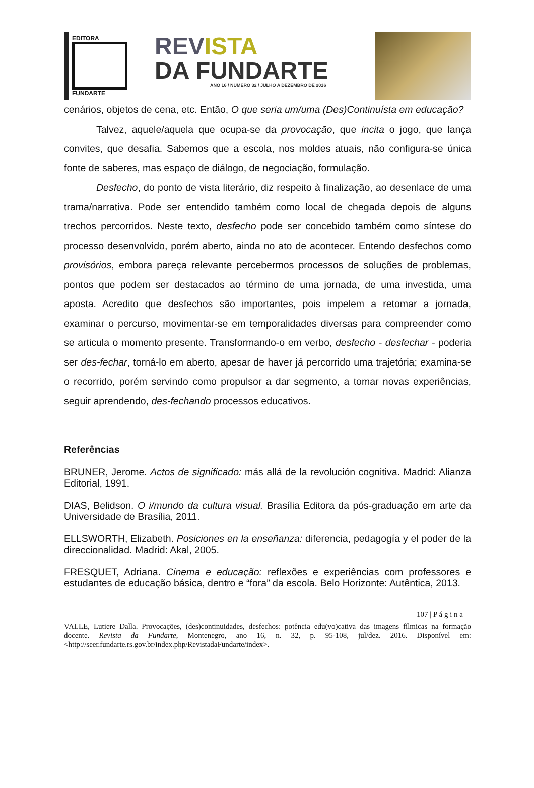EDITORA
FUNDARTE
REVISTA
DA FUNDARTE
ANO 16 / NÚMERO 32 / JULHO A DEZEMBRO DE 2016
cenários, objetos de cena, etc. Então, O que seria um/uma (Des)Continuísta em educação?
Talvez, aquele/aquela que ocupa-se da provocação, que incita o jogo, que lança convites, que desafia. Sabemos que a escola, nos moldes atuais, não configura-se única fonte de saberes, mas espaço de diálogo, de negociação, formulação.
Desfecho, do ponto de vista literário, diz respeito à finalização, ao desenlace de uma trama/narrativa. Pode ser entendido também como local de chegada depois de alguns trechos percorridos. Neste texto, desfecho pode ser concebido também como síntese do processo desenvolvido, porém aberto, ainda no ato de acontecer. Entendo desfechos como provisórios, embora pareça relevante percebermos processos de soluções de problemas, pontos que podem ser destacados ao término de uma jornada, de uma investida, uma aposta. Acredito que desfechos são importantes, pois impelem a retomar a jornada, examinar o percurso, movimentar-se em temporalidades diversas para compreender como se articula o momento presente. Transformando-o em verbo, desfecho - desfechar - poderia ser des-fechar, torná-lo em aberto, apesar de haver já percorrido uma trajetória; examina-se o recorrido, porém servindo como propulsor a dar segmento, a tomar novas experiências, seguir aprendendo, des-fechando processos educativos.
Referências
BRUNER, Jerome. Actos de significado: más allá de la revolución cognitiva. Madrid: Alianza Editorial, 1991.
DIAS, Belidson. O i/mundo da cultura visual. Brasília Editora da pós-graduação em arte da Universidade de Brasília, 2011.
ELLSWORTH, Elizabeth. Posiciones en la enseñanza: diferencia, pedagogía y el poder de la direccionalidad. Madrid: Akal, 2005.
FRESQUET, Adriana. Cinema e educação: reflexões e experiências com professores e estudantes de educação básica, dentro e “fora” da escola. Belo Horizonte: Autêntica, 2013.
107 | P á g i n a
VALLE, Lutiere Dalla. Provocações, (des)continuidades, desfechos: potência edu(vo)cativa das imagens fílmicas na formação docente. Revista da Fundarte, Montenegro, ano 16, n. 32, p. 95-108, jul/dez. 2016. Disponível em: <http://seer.fundarte.rs.gov.br/index.php/RevistadaFundarte/index>.